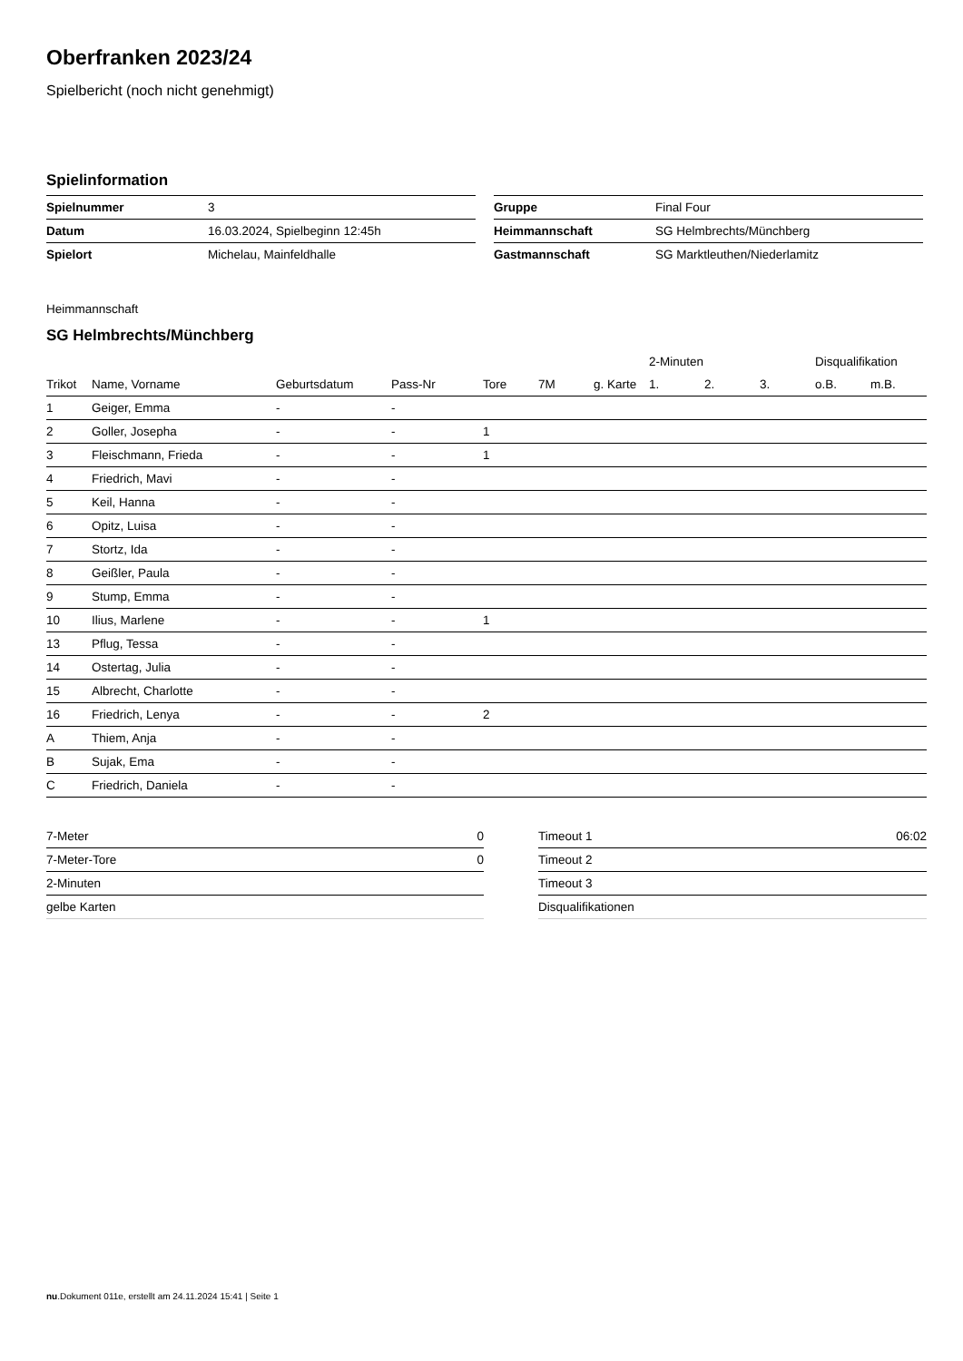Oberfranken 2023/24
Spielbericht (noch nicht genehmigt)
Spielinformation
| Spielnummer | 3 |
| Datum | 16.03.2024, Spielbeginn 12:45h |
| Spielort | Michelau, Mainfeldhalle |
| Gruppe | Final Four |
| Heimmannschaft | SG Helmbrechts/Münchberg |
| Gastmannschaft | SG Marktleuthen/Niederlamitz |
Heimmannschaft
SG Helmbrechts/Münchberg
| | | | | | | | 2-Minuten | | | Disqualifikation | |
| --- | --- | --- | --- | --- | --- | --- | --- | --- | --- | --- | --- |
| Trikot | Name, Vorname | Geburtsdatum | Pass-Nr | Tore | 7M | g. Karte | 1. | 2. | 3. | o.B. | m.B. |
| 1 | Geiger, Emma | - | - | | | | | | | | |
| 2 | Goller, Josepha | - | - | 1 | | | | | | | |
| 3 | Fleischmann, Frieda | - | - | 1 | | | | | | | |
| 4 | Friedrich, Mavi | - | - | | | | | | | | |
| 5 | Keil, Hanna | - | - | | | | | | | | |
| 6 | Opitz, Luisa | - | - | | | | | | | | |
| 7 | Stortz, Ida | - | - | | | | | | | | |
| 8 | Geißler, Paula | - | - | | | | | | | | |
| 9 | Stump, Emma | - | - | | | | | | | | |
| 10 | Ilius, Marlene | - | - | 1 | | | | | | | |
| 13 | Pflug, Tessa | - | - | | | | | | | | |
| 14 | Ostertag, Julia | - | - | | | | | | | | |
| 15 | Albrecht, Charlotte | - | - | | | | | | | | |
| 16 | Friedrich, Lenya | - | - | 2 | | | | | | | |
| A | Thiem, Anja | - | - | | | | | | | | |
| B | Sujak, Ema | - | - | | | | | | | | |
| C | Friedrich, Daniela | - | - | | | | | | | | |
| 7-Meter | 0 |
| 7-Meter-Tore | 0 |
| 2-Minuten | |
| gelbe Karten | |
| Timeout 1 | 06:02 |
| Timeout 2 | |
| Timeout 3 | |
| Disqualifikationen | |
nu.Dokument 011e, erstellt am 24.11.2024 15:41 | Seite 1